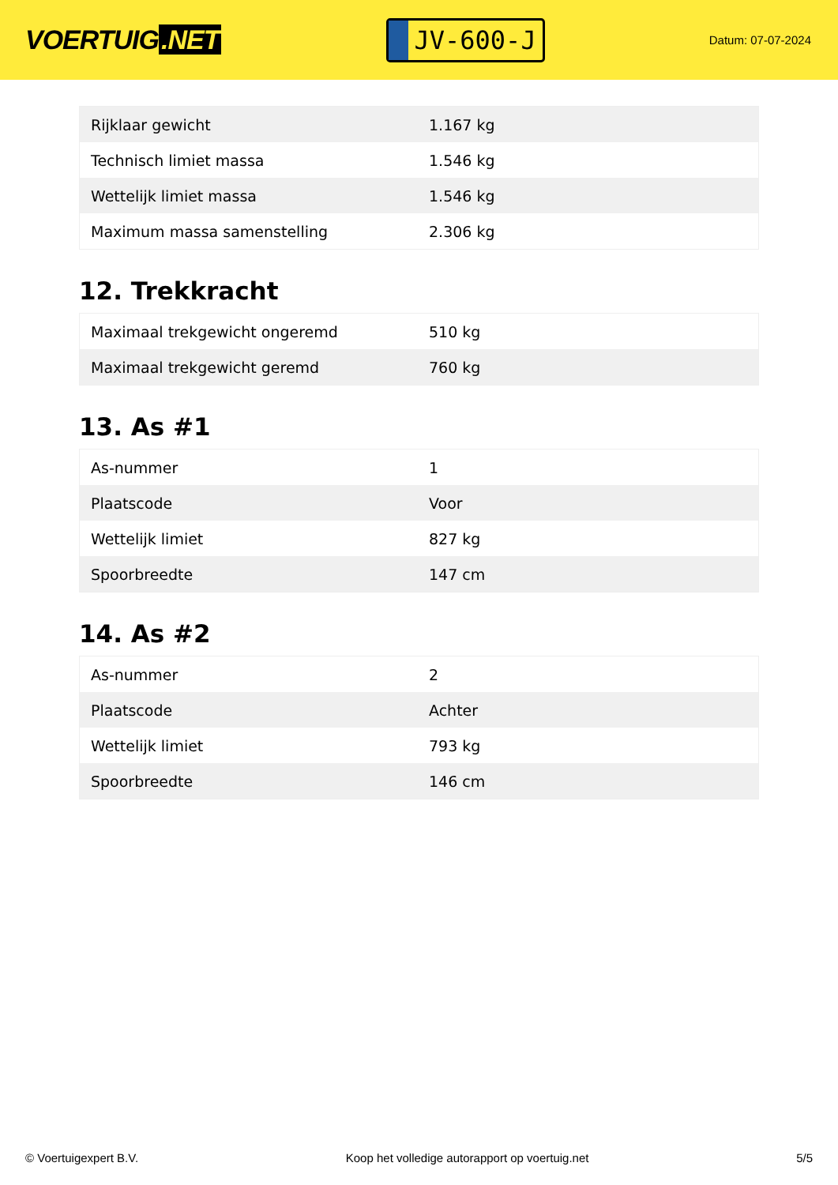VOERTUIG.NET
JV-600-J
Datum: 07-07-2024
| Rijklaar gewicht | 1.167 kg |
| Technisch limiet massa | 1.546 kg |
| Wettelijk limiet massa | 1.546 kg |
| Maximum massa samenstelling | 2.306 kg |
12. Trekkracht
| Maximaal trekgewicht ongeremd | 510 kg |
| Maximaal trekgewicht geremd | 760 kg |
13. As #1
| As-nummer | 1 |
| Plaatscode | Voor |
| Wettelijk limiet | 827 kg |
| Spoorbreedte | 147 cm |
14. As #2
| As-nummer | 2 |
| Plaatscode | Achter |
| Wettelijk limiet | 793 kg |
| Spoorbreedte | 146 cm |
© Voertuigexpert B.V. Koop het volledige autorapport op voertuig.net 5/5